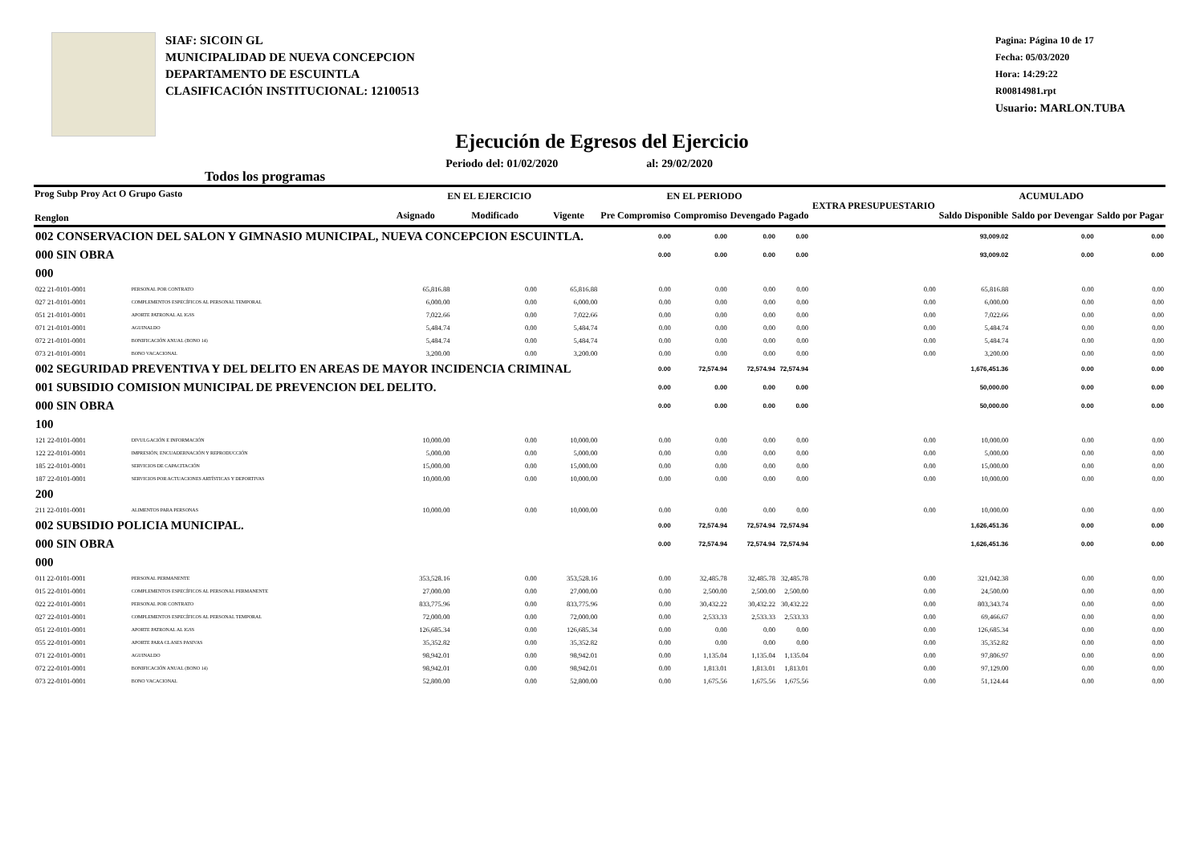SIAF: SICOIN GL
MUNICIPALIDAD DE NUEVA CONCEPCION
DEPARTAMENTO DE ESCUINTLA
CLASIFICACIÓN INSTITUCIONAL: 12100513
Pagina: Página 10 de 17
Fecha: 05/03/2020
Hora: 14:29:22
R00814981.rpt
Usuario: MARLON.TUBA
Ejecución de Egresos del Ejercicio
Todos los programas Periodo del: 01/02/2020 al: 29/02/2020
| Prog Subp Proy Act O Grupo Gasto Renglon | | EN EL EJERCICIO | | | EN EL PERIODO | | | | EXTRA PRESUPUESTARIO | ACUMULADO | | |
| --- | --- | --- | --- | --- | --- | --- | --- | --- | --- | --- | --- | --- |
| | | Asignado | Modificado | Vigente | Pre Compromiso | Compromiso | Devengado | Pagado | | Saldo Disponible | Saldo por Devengar | Saldo por Pagar |
| 002 CONSERVACION DEL SALON Y GIMNASIO MUNICIPAL, NUEVA CONCEPCION ESCUINTLA. | | | | | 0.00 | 0.00 | 0.00 | 0.00 | | 93,009.02 | 0.00 | 0.00 |
| 000 SIN OBRA | | | | | 0.00 | 0.00 | 0.00 | 0.00 | | 93,009.02 | 0.00 | 0.00 |
| 000 | | | | | | | | | | | | |
| 022 21-0101-0001 | PERSONAL POR CONTRATO | 65,816.88 | 0.00 | 65,816.88 | 0.00 | 0.00 | 0.00 | 0.00 | 0.00 | 65,816.88 | 0.00 | 0.00 |
| 027 21-0101-0001 | COMPLEMENTOS ESPECÍFICOS AL PERSONAL TEMPORAL | 6,000.00 | 0.00 | 6,000.00 | 0.00 | 0.00 | 0.00 | 0.00 | 0.00 | 6,000.00 | 0.00 | 0.00 |
| 051 21-0101-0001 | APORTE PATRONAL AL IGSS | 7,022.66 | 0.00 | 7,022.66 | 0.00 | 0.00 | 0.00 | 0.00 | 0.00 | 7,022.66 | 0.00 | 0.00 |
| 071 21-0101-0001 | AGUINALDO | 5,484.74 | 0.00 | 5,484.74 | 0.00 | 0.00 | 0.00 | 0.00 | 0.00 | 5,484.74 | 0.00 | 0.00 |
| 072 21-0101-0001 | BONIFICACIÓN ANUAL (BONO 14) | 5,484.74 | 0.00 | 5,484.74 | 0.00 | 0.00 | 0.00 | 0.00 | 0.00 | 5,484.74 | 0.00 | 0.00 |
| 073 21-0101-0001 | BONO VACACIONAL | 3,200.00 | 0.00 | 3,200.00 | 0.00 | 0.00 | 0.00 | 0.00 | 0.00 | 3,200.00 | 0.00 | 0.00 |
| 002 SEGURIDAD PREVENTIVA Y DEL DELITO EN AREAS DE MAYOR INCIDENCIA CRIMINAL | | | | | 0.00 | 72,574.94 | 72,574.94 | 72,574.94 | | 1,676,451.36 | 0.00 | 0.00 |
| 001 SUBSIDIO COMISION MUNICIPAL DE PREVENCION DEL DELITO. | | | | | 0.00 | 0.00 | 0.00 | 0.00 | | 50,000.00 | 0.00 | 0.00 |
| 000 SIN OBRA | | | | | 0.00 | 0.00 | 0.00 | 0.00 | | 50,000.00 | 0.00 | 0.00 |
| 100 | | | | | | | | | | | | |
| 121 22-0101-0001 | DIVULGACIÓN E INFORMACIÓN | 10,000.00 | 0.00 | 10,000.00 | 0.00 | 0.00 | 0.00 | 0.00 | 0.00 | 10,000.00 | 0.00 | 0.00 |
| 122 22-0101-0001 | IMPRESIÓN, ENCUADERNACIÓN Y REPRODUCCIÓN | 5,000.00 | 0.00 | 5,000.00 | 0.00 | 0.00 | 0.00 | 0.00 | 0.00 | 5,000.00 | 0.00 | 0.00 |
| 185 22-0101-0001 | SERVICIOS DE CAPACITACIÓN | 15,000.00 | 0.00 | 15,000.00 | 0.00 | 0.00 | 0.00 | 0.00 | 0.00 | 15,000.00 | 0.00 | 0.00 |
| 187 22-0101-0001 | SERVICIOS POR ACTUACIONES ARTÍSTICAS Y DEPORTIVAS | 10,000.00 | 0.00 | 10,000.00 | 0.00 | 0.00 | 0.00 | 0.00 | 0.00 | 10,000.00 | 0.00 | 0.00 |
| 200 | | | | | | | | | | | | |
| 211 22-0101-0001 | ALIMENTOS PARA PERSONAS | 10,000.00 | 0.00 | 10,000.00 | 0.00 | 0.00 | 0.00 | 0.00 | 0.00 | 10,000.00 | 0.00 | 0.00 |
| 002 SUBSIDIO POLICIA MUNICIPAL. | | | | | 0.00 | 72,574.94 | 72,574.94 | 72,574.94 | | 1,626,451.36 | 0.00 | 0.00 |
| 000 SIN OBRA | | | | | 0.00 | 72,574.94 | 72,574.94 | 72,574.94 | | 1,626,451.36 | 0.00 | 0.00 |
| 000 | | | | | | | | | | | | |
| 011 22-0101-0001 | PERSONAL PERMANENTE | 353,528.16 | 0.00 | 353,528.16 | 0.00 | 32,485.78 | 32,485.78 | 32,485.78 | 0.00 | 321,042.38 | 0.00 | 0.00 |
| 015 22-0101-0001 | COMPLEMENTOS ESPECÍFICOS AL PERSONAL PERMANENTE | 27,000.00 | 0.00 | 27,000.00 | 0.00 | 2,500.00 | 2,500.00 | 2,500.00 | 0.00 | 24,500.00 | 0.00 | 0.00 |
| 022 22-0101-0001 | PERSONAL POR CONTRATO | 833,775.96 | 0.00 | 833,775.96 | 0.00 | 30,432.22 | 30,432.22 | 30,432.22 | 0.00 | 803,343.74 | 0.00 | 0.00 |
| 027 22-0101-0001 | COMPLEMENTOS ESPECÍFICOS AL PERSONAL TEMPORAL | 72,000.00 | 0.00 | 72,000.00 | 0.00 | 2,533.33 | 2,533.33 | 2,533.33 | 0.00 | 69,466.67 | 0.00 | 0.00 |
| 051 22-0101-0001 | APORTE PATRONAL AL IGSS | 126,685.34 | 0.00 | 126,685.34 | 0.00 | 0.00 | 0.00 | 0.00 | 0.00 | 126,685.34 | 0.00 | 0.00 |
| 055 22-0101-0001 | APORTE PARA CLASES PASIVAS | 35,352.82 | 0.00 | 35,352.82 | 0.00 | 0.00 | 0.00 | 0.00 | 0.00 | 35,352.82 | 0.00 | 0.00 |
| 071 22-0101-0001 | AGUINALDO | 98,942.01 | 0.00 | 98,942.01 | 0.00 | 1,135.04 | 1,135.04 | 1,135.04 | 0.00 | 97,806.97 | 0.00 | 0.00 |
| 072 22-0101-0001 | BONIFICACIÓN ANUAL (BONO 14) | 98,942.01 | 0.00 | 98,942.01 | 0.00 | 1,813.01 | 1,813.01 | 1,813.01 | 0.00 | 97,129.00 | 0.00 | 0.00 |
| 073 22-0101-0001 | BONO VACACIONAL | 52,800.00 | 0.00 | 52,800.00 | 0.00 | 1,675.56 | 1,675.56 | 1,675.56 | 0.00 | 51,124.44 | 0.00 | 0.00 |